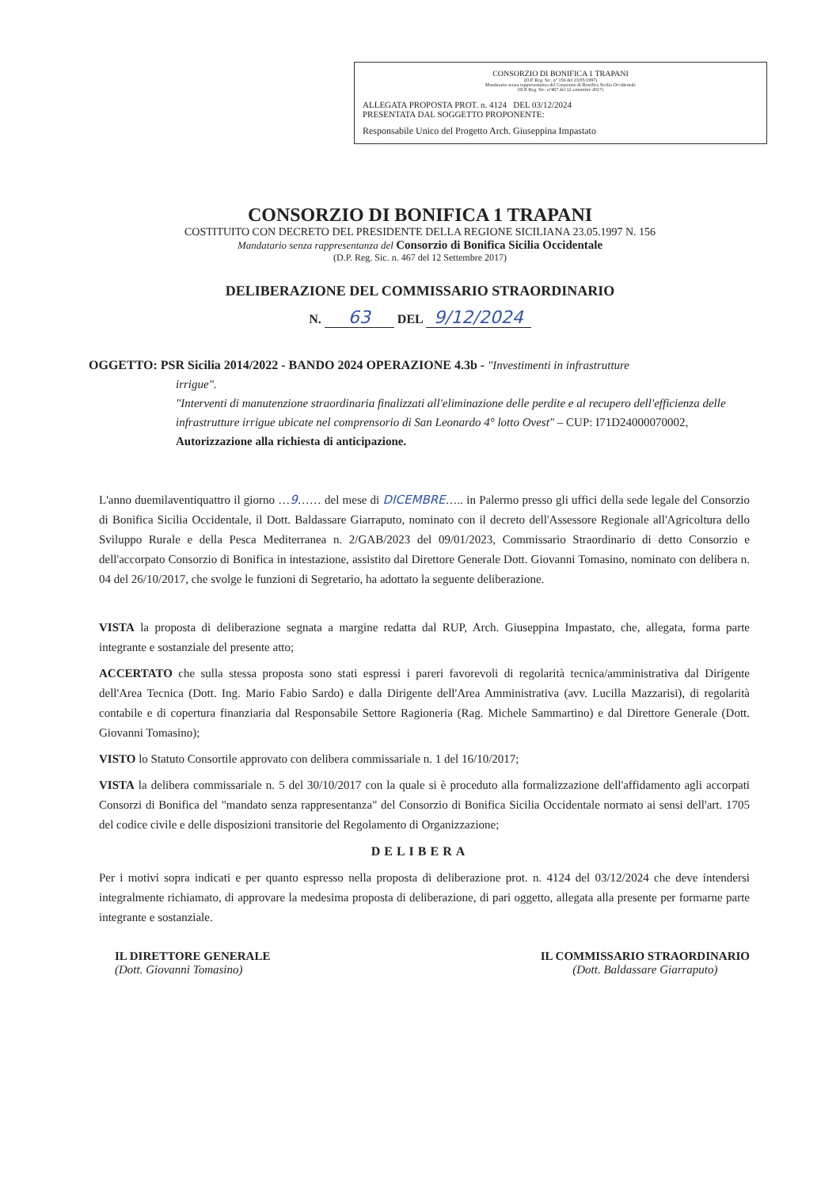CONSORZIO DI BONIFICA 1 TRAPANI
(D.P. Reg. Sic. n° 156 del 23/05/1997)
Mandatario senza rappresentanza del Consorzio di Bonifica Sicilia Occidentale
(D.P. Reg. Sic. n°467 del 12 settembre 2017)
ALLEGATA PROPOSTA PROT. n. 4124 DEL 03/12/2024
PRESENTATA DAL SOGGETTO PROPONENTE:
Responsabile Unico del Progetto Arch. Giuseppina Impastato
CONSORZIO DI BONIFICA 1 TRAPANI
COSTITUITO CON DECRETO DEL PRESIDENTE DELLA REGIONE SICILIANA 23.05.1997 N. 156
Mandatario senza rappresentanza del Consorzio di Bonifica Sicilia Occidentale
(D.P. Reg. Sic. n. 467 del 12 Settembre 2017)
DELIBERAZIONE DEL COMMISSARIO STRAORDINARIO
N. 63 DEL 9/12/2024
OGGETTO: PSR Sicilia 2014/2022 - BANDO 2024 OPERAZIONE 4.3b - "Investimenti in infrastrutture
irrigue".
"Interventi di manutenzione straordinaria finalizzati all'eliminazione delle perdite e al recupero dell'efficienza delle infrastrutture irrigue ubicate nel comprensorio di San Leonardo 4° lotto Ovest" – CUP: I71D24000070002,
Autorizzazione alla richiesta di anticipazione.
L'anno duemilaventiquattro il giorno …9…… del mese di DICEMBRE….. in Palermo presso gli uffici della sede legale del Consorzio di Bonifica Sicilia Occidentale, il Dott. Baldassare Giarraputo, nominato con il decreto dell'Assessore Regionale all'Agricoltura dello Sviluppo Rurale e della Pesca Mediterranea n. 2/GAB/2023 del 09/01/2023, Commissario Straordinario di detto Consorzio e dell'accorpato Consorzio di Bonifica in intestazione, assistito dal Direttore Generale Dott. Giovanni Tomasino, nominato con delibera n. 04 del 26/10/2017, che svolge le funzioni di Segretario, ha adottato la seguente deliberazione.
VISTA la proposta di deliberazione segnata a margine redatta dal RUP, Arch. Giuseppina Impastato, che, allegata, forma parte integrante e sostanziale del presente atto;
ACCERTATO che sulla stessa proposta sono stati espressi i pareri favorevoli di regolarità tecnica/amministrativa dal Dirigente dell'Area Tecnica (Dott. Ing. Mario Fabio Sardo) e dalla Dirigente dell'Area Amministrativa (avv. Lucilla Mazzarisi), di regolarità contabile e di copertura finanziaria dal Responsabile Settore Ragioneria (Rag. Michele Sammartino) e dal Direttore Generale (Dott. Giovanni Tomasino);
VISTO lo Statuto Consortile approvato con delibera commissariale n. 1 del 16/10/2017;
VISTA la delibera commissariale n. 5 del 30/10/2017 con la quale si è proceduto alla formalizzazione dell'affidamento agli accorpati Consorzi di Bonifica del "mandato senza rappresentanza" del Consorzio di Bonifica Sicilia Occidentale normato ai sensi dell'art. 1705 del codice civile e delle disposizioni transitorie del Regolamento di Organizzazione;
DELIBERA
Per i motivi sopra indicati e per quanto espresso nella proposta di deliberazione prot. n. 4124 del 03/12/2024 che deve intendersi integralmente richiamato, di approvare la medesima proposta di deliberazione, di pari oggetto, allegata alla presente per formarne parte integrante e sostanziale.
IL DIRETTORE GENERALE
(Dott. Giovanni Tomasino)
IL COMMISSARIO STRAORDINARIO
(Dott. Baldassare Giarraputo)